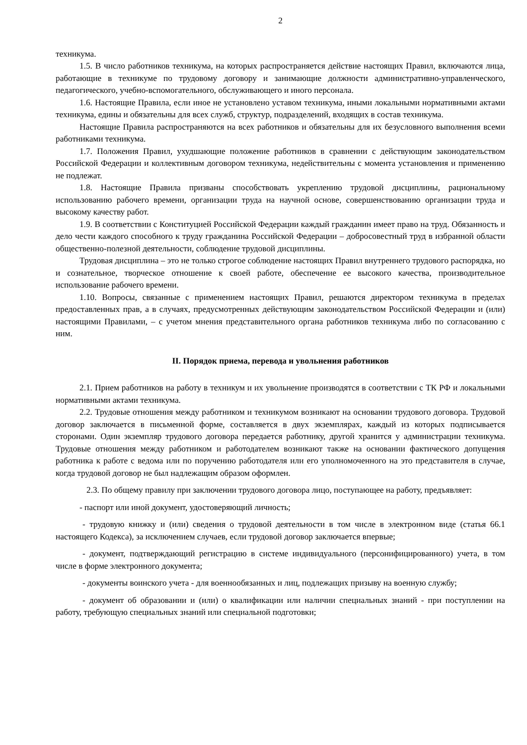2
техникума.
1.5. В число работников техникума, на которых распространяется действие настоящих Правил, включаются лица, работающие в техникуме по трудовому договору и занимающие должности административно-управленческого, педагогического, учебно-вспомогательного, обслуживающего и иного персонала.
1.6. Настоящие Правила, если иное не установлено уставом техникума, иными локальными нормативными актами техникума, едины и обязательны для всех служб, структур, подразделений, входящих в состав техникума.
Настоящие Правила распространяются на всех работников и обязательны для их безусловного выполнения всеми работниками техникума.
1.7. Положения Правил, ухудшающие положение работников в сравнении с действующим законодательством Российской Федерации и коллективным договором техникума, недействительны с момента установления и применению не подлежат.
1.8. Настоящие Правила призваны способствовать укреплению трудовой дисциплины, рациональному использованию рабочего времени, организации труда на научной основе, совершенствованию организации труда и высокому качеству работ.
1.9. В соответствии с Конституцией Российской Федерации каждый гражданин имеет право на труд. Обязанность и дело чести каждого способного к труду гражданина Российской Федерации – добросовестный труд в избранной области общественно-полезной деятельности, соблюдение трудовой дисциплины.
Трудовая дисциплина – это не только строгое соблюдение настоящих Правил внутреннего трудового распорядка, но и сознательное, творческое отношение к своей работе, обеспечение ее высокого качества, производительное использование рабочего времени.
1.10. Вопросы, связанные с применением настоящих Правил, решаются директором техникума в пределах предоставленных прав, а в случаях, предусмотренных действующим законодательством Российской Федерации и (или) настоящими Правилами, – с учетом мнения представительного органа работников техникума либо по согласованию с ним.
II. Порядок приема, перевода и увольнения работников
2.1. Прием работников на работу в техникум и их увольнение производятся в соответствии с ТК РФ и локальными нормативными актами техникума.
2.2. Трудовые отношения между работником и техникумом возникают на основании трудового договора. Трудовой договор заключается в письменной форме, составляется в двух экземплярах, каждый из которых подписывается сторонами. Один экземпляр трудового договора передается работнику, другой хранится у администрации техникума. Трудовые отношения между работником и работодателем возникают также на основании фактического допущения работника к работе с ведома или по поручению работодателя или его уполномоченного на это представителя в случае, когда трудовой договор не был надлежащим образом оформлен.
2.3. По общему правилу при заключении трудового договора лицо, поступающее на работу, предъявляет:
- паспорт или иной документ, удостоверяющий личность;
- трудовую книжку и (или) сведения о трудовой деятельности в том числе в электронном виде (статья 66.1 настоящего Кодекса), за исключением случаев, если трудовой договор заключается впервые;
- документ, подтверждающий регистрацию в системе индивидуального (персонифицированного) учета, в том числе в форме электронного документа;
- документы воинского учета - для военнообязанных и лиц, подлежащих призыву на военную службу;
- документ об образовании и (или) о квалификации или наличии специальных знаний - при поступлении на работу, требующую специальных знаний или специальной подготовки;